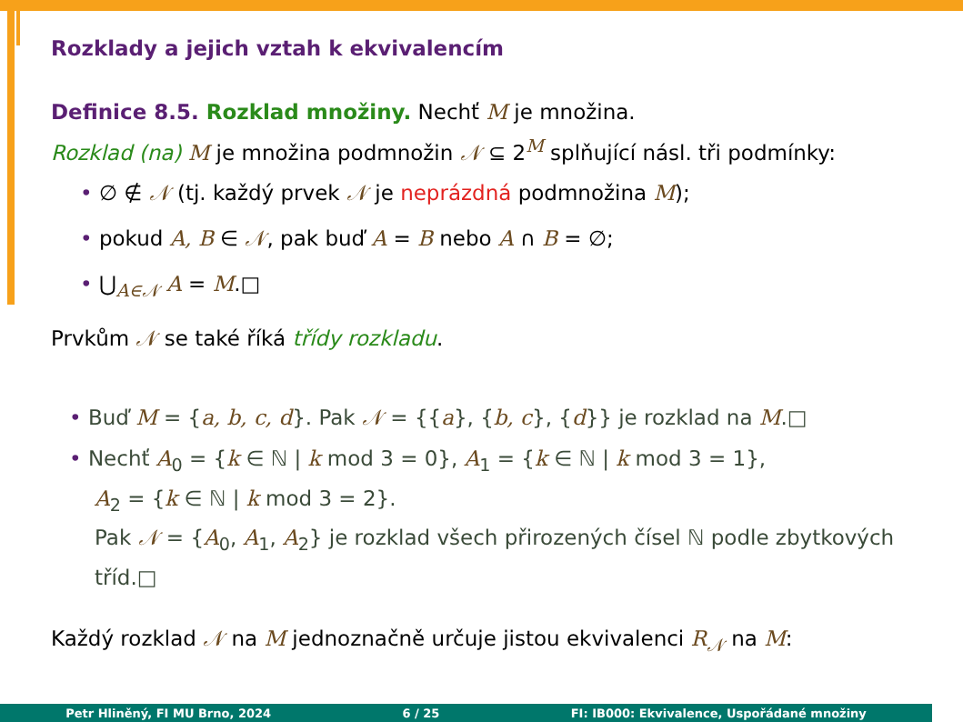Rozklady a jejich vztah k ekvivalencím
Definice 8.5. Rozklad množiny. Nechť M je množina.
Rozklad (na) M je množina podmnožin 𝒩 ⊆ 2<sup>M</sup> splňující násl. tři podmínky:
• ∅ ∉ 𝒩 (tj. každý prvek 𝒩 je neprázdná podmnožina M);
• pokud A, B ∈ 𝒩, pak buď A = B nebo A ∩ B = ∅;
• ⋃<sub>A∈𝒩</sub> A = M.□
Prvkům 𝒩 se také říká třídy rozkladu.
• Buď M = {a, b, c, d}. Pak 𝒩 = {{a}, {b, c}, {d}} je rozklad na M.□
• Nechť A<sub>0</sub> = {k ∈ ℕ | k mod 3 = 0}, A<sub>1</sub> = {k ∈ ℕ | k mod 3 = 1},
A<sub>2</sub> = {k ∈ ℕ | k mod 3 = 2}.
Pak 𝒩 = {A<sub>0</sub>, A<sub>1</sub>, A<sub>2</sub>} je rozklad všech přirozených čísel ℕ podle zbytkových tříd.□
Každý rozklad 𝒩 na M jednoznačně určuje jistou ekvivalenci R<sub>𝒩</sub> na M:
Petr Hliněný, FI MU Brno, 2024 6 / 25 FI: IB000: Ekvivalence, Uspořádané množiny